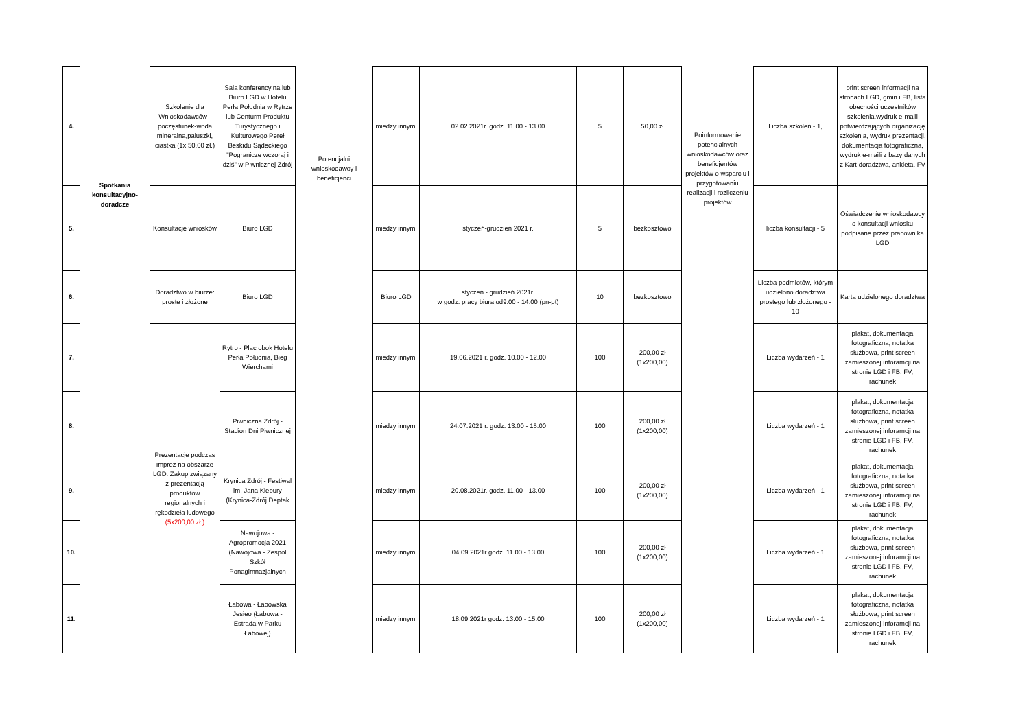| 4. | Spotkania konsultacyjno-doradcze | Szkolenie dla Wnioskodawców - poczęstunek-woda mineralna,paluszki, ciastka (1x 50,00 zł.) | Sala konferencyjna lub Biuro LGD w Hotelu Perła Południa w Rytrze lub Centurm Produktu Turystycznego i Kulturowego Pereł Beskidu Sądeckiego "Pogranicze wczoraj i dziś" w Piwnicznej Zdrój | Potencjalni wnioskodawcy i beneficjenci | miedzy innymi | 02.02.2021r. godz. 11.00 - 13.00 | 5 | 50,00 zł | Poinformowanie potencjalnych wnioskodawców oraz beneficjentów projektów o wsparciu i przygotowaniu realizacji i rozliczeniu projektów | Liczba szkoleń - 1, | print screen informacji na stronach LGD, gmin i FB, lista obecności uczestników szkolenia,wydruk e-maili potwierdzających organizację szkolenia, wydruk prezentacji, dokumentacja fotograficzna, wydruk e-maili z bazy danych z Kart doradztwa, ankieta, FV |
| 5. | | Konsultacje wniosków | Biuro LGD | | miedzy innymi | styczeń-grudzień 2021 r. | 5 | bezkosztowo | | liczba konsultacji - 5 | Oświadczenie wnioskodawcy o konsultacji wniosku podpisane przez pracownika LGD |
| 6. | | Doradztwo w biurze: proste i złożone | Biuro LGD | | Biuro LGD | styczeń - grudzień 2021r. w godz. pracy biura od9.00 - 14.00 (pn-pt) | 10 | bezkosztowo | | Liczba podmiotów, którym udzielono doradztwa prostego lub złożonego - 10 | Karta udzielonego doradztwa |
| 7. | | Prezentacje podczas imprez na obszarze LGD. Zakup związany z prezentacją produktów regionalnych i rękodzieła ludowego (5x200,00 zł.) | Rytro - Plac obok Hotelu Perła Południa, Bieg Wierchami | | miedzy innymi | 19.06.2021 r. godz. 10.00 - 12.00 | 100 | 200,00 zł (1x200,00) | | Liczba wydarzeń - 1 | plakat, dokumentacja fotograficzna, notatka służbowa, print screen zamieszonej inforamcji na stronie LGD i FB, FV, rachunek |
| 8. | | | Piwniczna Zdrój - Stadion Dni Piwnicznej | | miedzy innymi | 24.07.2021 r. godz. 13.00 - 15.00 | 100 | 200,00 zł (1x200,00) | | Liczba wydarzeń - 1 | plakat, dokumentacja fotograficzna, notatka służbowa, print screen zamieszonej inforamcji na stronie LGD i FB, FV, rachunek |
| 9. | | | Krynica Zdrój - Festiwal im. Jana Kiepury (Krynica-Zdrój Deptak | | miedzy innymi | 20.08.2021r. godz. 11.00 - 13.00 | 100 | 200,00 zł (1x200,00) | | Liczba wydarzeń - 1 | plakat, dokumentacja fotograficzna, notatka służbowa, print screen zamieszonej inforamcji na stronie LGD i FB, FV, rachunek |
| 10. | | | Nawojowa - Agropromocja 2021 (Nawojowa - Zespół Szkół Ponagimnazjalnych | | miedzy innymi | 04.09.2021r godz. 11.00 - 13.00 | 100 | 200,00 zł (1x200,00) | | Liczba wydarzeń - 1 | plakat, dokumentacja fotograficzna, notatka służbowa, print screen zamieszonej inforamcji na stronie LGD i FB, FV, rachunek |
| 11. | | | Łabowa - Łabowska Jesieo (Łabowa - Estrada w Parku Łabowej) | | miedzy innymi | 18.09.2021r godz. 13.00 - 15.00 | 100 | 200,00 zł (1x200,00) | | Liczba wydarzeń - 1 | plakat, dokumentacja fotograficzna, notatka służbowa, print screen zamieszonej inforamcji na stronie LGD i FB, FV, rachunek |